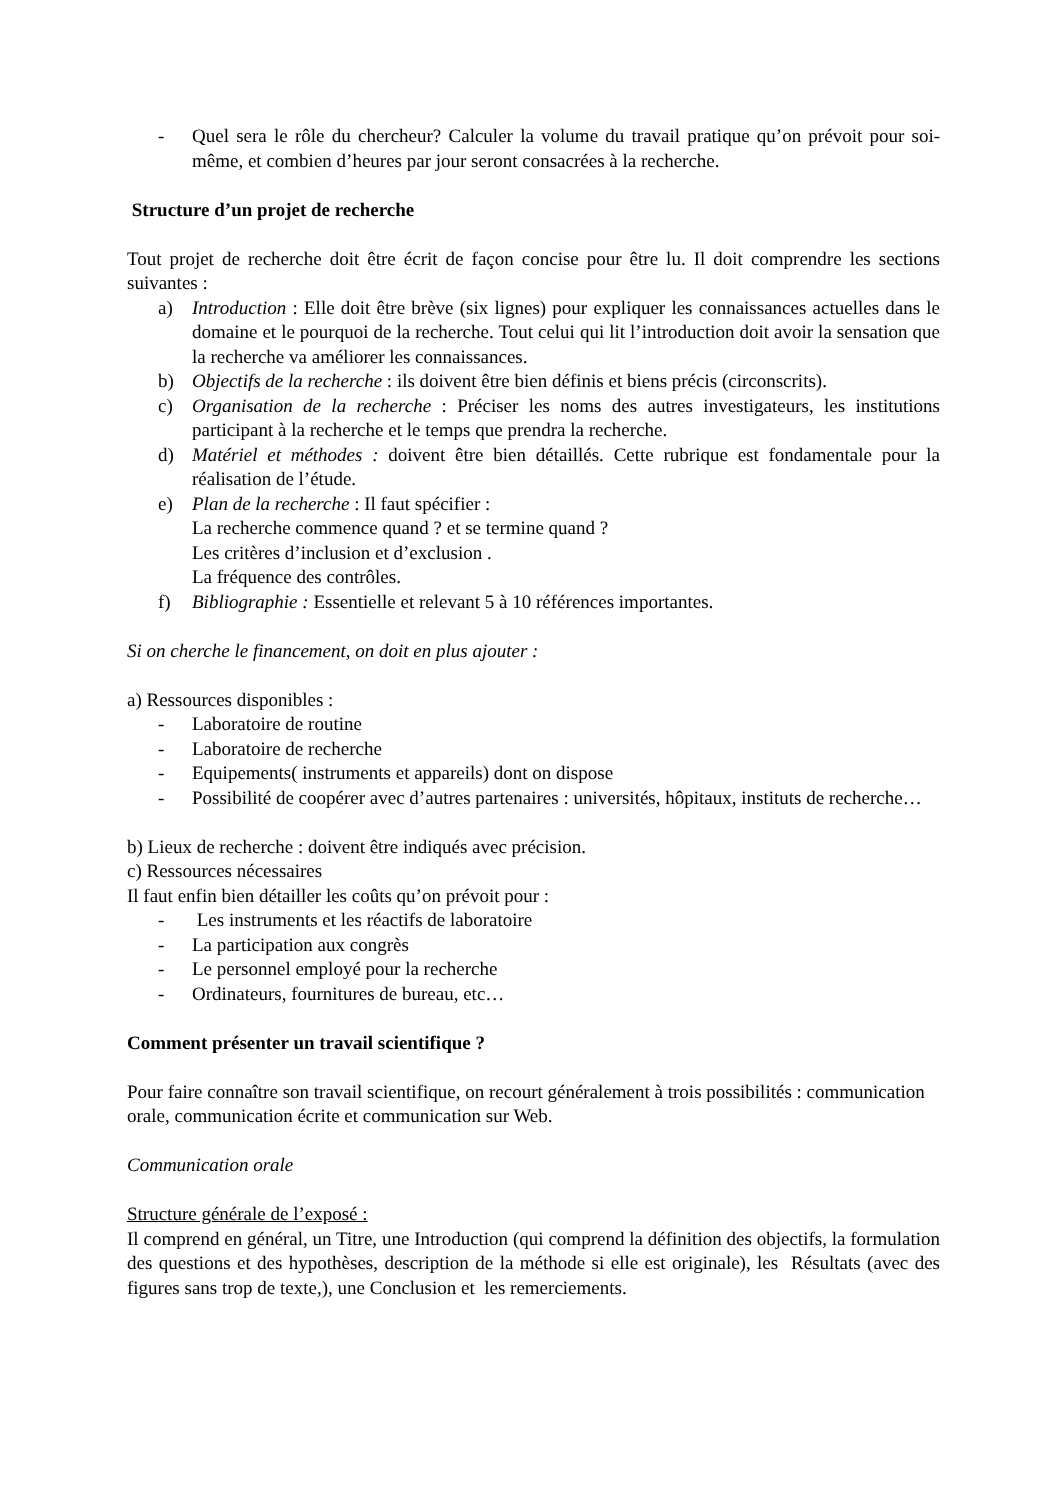- Quel sera le rôle du chercheur? Calculer la volume du travail pratique qu’on prévoit pour soi-même, et combien d’heures par jour seront consacrées à la recherche.
Structure d’un projet de recherche
Tout projet de recherche doit être écrit de façon concise pour être lu. Il doit comprendre les sections suivantes :
a) Introduction : Elle doit être brève (six lignes) pour expliquer les connaissances actuelles dans le domaine et le pourquoi de la recherche. Tout celui qui lit l’introduction doit avoir la sensation que la recherche va améliorer les connaissances.
b) Objectifs de la recherche : ils doivent être bien définis et biens précis (circonscrits).
c) Organisation de la recherche : Préciser les noms des autres investigateurs, les institutions participant à la recherche et le temps que prendra la recherche.
d) Matériel et méthodes : doivent être bien détaillés. Cette rubrique est fondamentale pour la réalisation de l’étude.
e) Plan de la recherche : Il faut spécifier :
La recherche commence quand ? et se termine quand ?
Les critères d’inclusion et d’exclusion .
La fréquence des contrôles.
f) Bibliographie : Essentielle et relevant 5 à 10 références importantes.
Si on cherche le financement, on doit en plus ajouter :
a) Ressources disponibles :
- Laboratoire de routine
- Laboratoire de recherche
- Equipements( instruments et appareils) dont on dispose
- Possibilité de coopérer avec d’autres partenaires : universités, hôpitaux, instituts de recherche…
b) Lieux de recherche : doivent être indiqués avec précision.
c) Ressources nécessaires
Il faut enfin bien détailler les coûts qu’on prévoit pour :
- Les instruments et les réactifs de laboratoire
- La participation aux congrès
- Le personnel employé pour la recherche
- Ordinateurs, fournitures de bureau, etc…
Comment présenter un travail scientifique ?
Pour faire connaître son travail scientifique, on recourt généralement à trois possibilités : communication orale, communication écrite et communication sur Web.
Communication orale
Structure générale de l’exposé :
Il comprend en général, un Titre, une Introduction (qui comprend la définition des objectifs, la formulation des questions et des hypothèses, description de la méthode si elle est originale), les Résultats (avec des figures sans trop de texte,), une Conclusion et les remerciements.